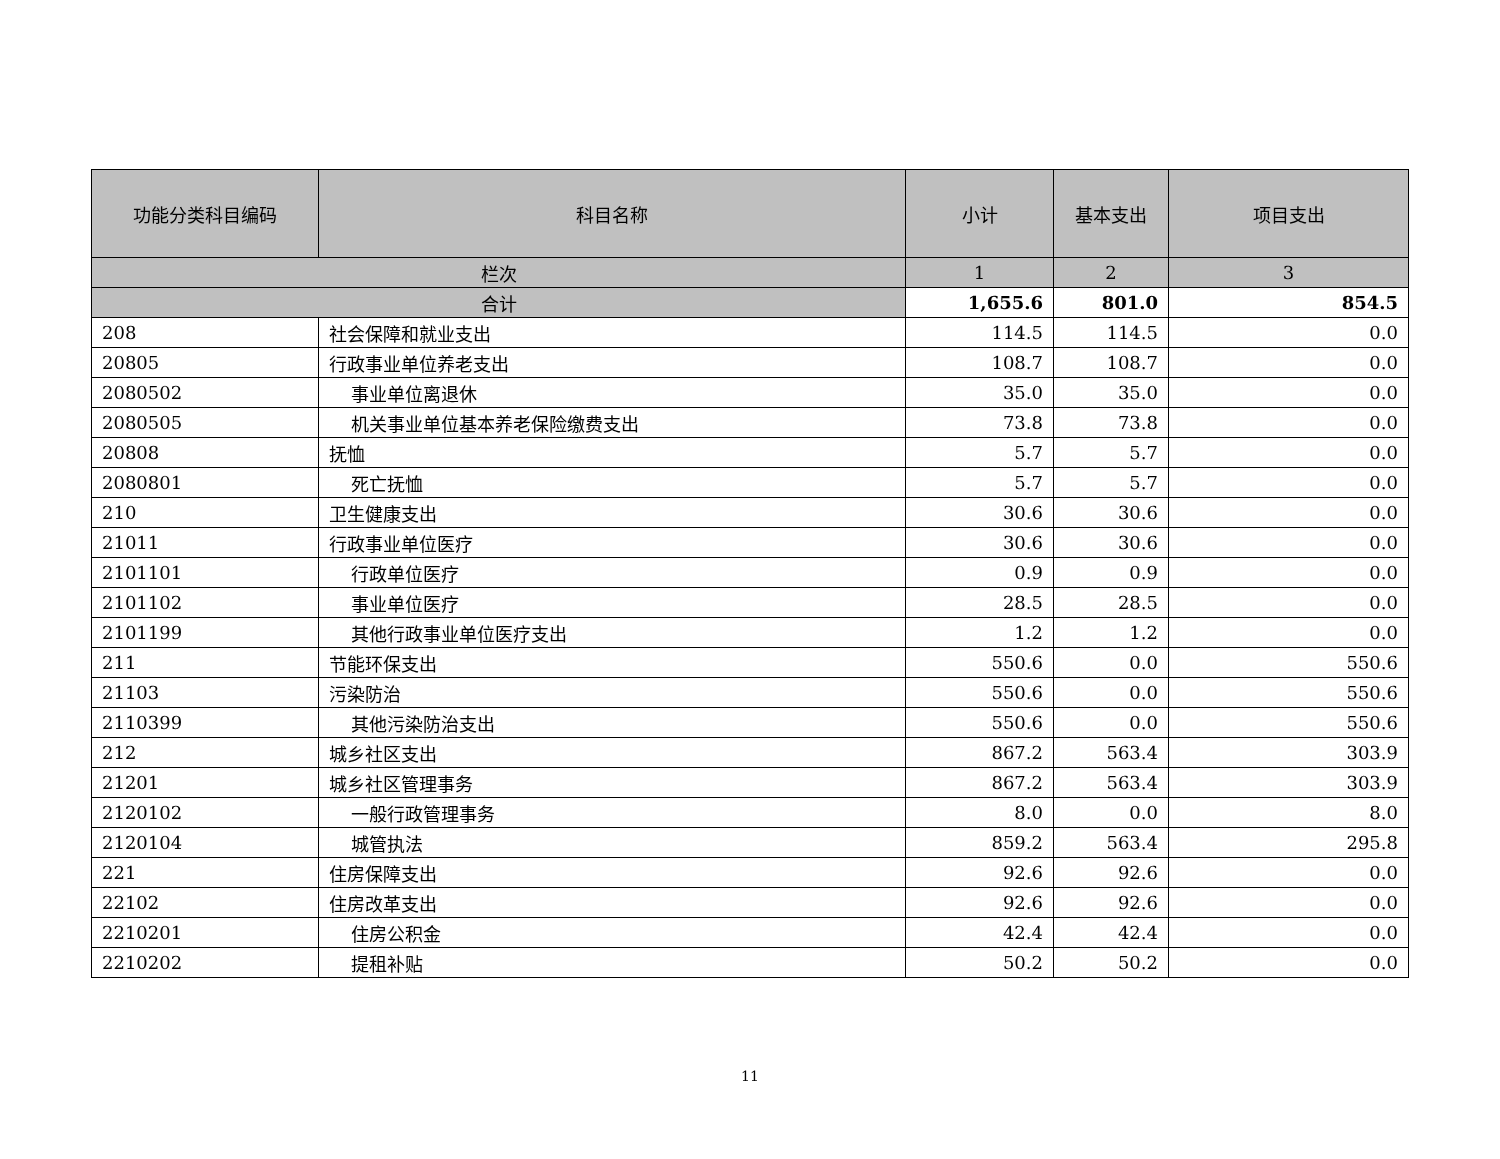| 功能分类科目编码 | 科目名称 | 小计 | 基本支出 | 项目支出 |
| --- | --- | --- | --- | --- |
| 栏次 | | 1 | 2 | 3 |
| 合计 | | 1,655.6 | 801.0 | 854.5 |
| 208 | 社会保障和就业支出 | 114.5 | 114.5 | 0.0 |
| 20805 | 行政事业单位养老支出 | 108.7 | 108.7 | 0.0 |
| 2080502 | 事业单位离退休 | 35.0 | 35.0 | 0.0 |
| 2080505 | 机关事业单位基本养老保险缴费支出 | 73.8 | 73.8 | 0.0 |
| 20808 | 抚恤 | 5.7 | 5.7 | 0.0 |
| 2080801 | 死亡抚恤 | 5.7 | 5.7 | 0.0 |
| 210 | 卫生健康支出 | 30.6 | 30.6 | 0.0 |
| 21011 | 行政事业单位医疗 | 30.6 | 30.6 | 0.0 |
| 2101101 | 行政单位医疗 | 0.9 | 0.9 | 0.0 |
| 2101102 | 事业单位医疗 | 28.5 | 28.5 | 0.0 |
| 2101199 | 其他行政事业单位医疗支出 | 1.2 | 1.2 | 0.0 |
| 211 | 节能环保支出 | 550.6 | 0.0 | 550.6 |
| 21103 | 污染防治 | 550.6 | 0.0 | 550.6 |
| 2110399 | 其他污染防治支出 | 550.6 | 0.0 | 550.6 |
| 212 | 城乡社区支出 | 867.2 | 563.4 | 303.9 |
| 21201 | 城乡社区管理事务 | 867.2 | 563.4 | 303.9 |
| 2120102 | 一般行政管理事务 | 8.0 | 0.0 | 8.0 |
| 2120104 | 城管执法 | 859.2 | 563.4 | 295.8 |
| 221 | 住房保障支出 | 92.6 | 92.6 | 0.0 |
| 22102 | 住房改革支出 | 92.6 | 92.6 | 0.0 |
| 2210201 | 住房公积金 | 42.4 | 42.4 | 0.0 |
| 2210202 | 提租补贴 | 50.2 | 50.2 | 0.0 |
11